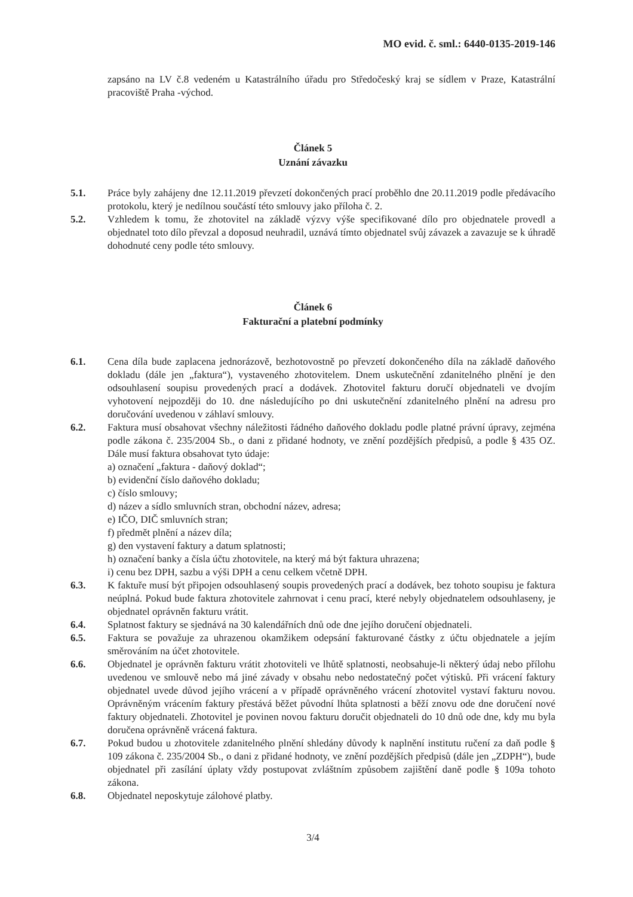MO evid. č. sml.: 6440-0135-2019-146
zapsáno na LV č.8 vedeném u Katastrálního úřadu pro Středočeský kraj se sídlem v Praze, Katastrální pracoviště Praha -východ.
Článek 5
Uznání závazku
5.1. Práce byly zahájeny dne 12.11.2019 převzetí dokončených prací proběhlo dne 20.11.2019 podle předávacího protokolu, který je nedílnou součástí této smlouvy jako příloha č. 2.
5.2. Vzhledem k tomu, že zhotovitel na základě výzvy výše specifikované dílo pro objednatele provedl a objednatel toto dílo převzal a doposud neuhradil, uznává tímto objednatel svůj závazek a zavazuje se k úhradě dohodnuté ceny podle této smlouvy.
Článek 6
Fakturační a platební podmínky
6.1. Cena díla bude zaplacena jednorázově, bezhotovostně po převzetí dokončeného díla na základě daňového dokladu (dále jen „faktura“), vystaveného zhotovitelem. Dnem uskutečnění zdanitelného plnění je den odsouhlasení soupisu provedených prací a dodávek. Zhotovitel fakturu doručí objednateli ve dvojím vyhotovení nejpozději do 10. dne následujícího po dni uskutečnění zdanitelného plnění na adresu pro doručování uvedenou v záhlaví smlouvy.
6.2. Faktura musí obsahovat všechny náležitosti řádného daňového dokladu podle platné právní úpravy, zejména podle zákona č. 235/2004 Sb., o dani z přidané hodnoty, ve znění pozdějších předpisů, a podle § 435 OZ. Dále musí faktura obsahovat tyto údaje:
a) označení „faktura - daňový doklad“;
b) evidenční číslo daňového dokladu;
c) číslo smlouvy;
d) název a sídlo smluvních stran, obchodní název, adresa;
e) IČO, DIČ smluvních stran;
f) předmět plnění a název díla;
g) den vystavení faktury a datum splatnosti;
h) označení banky a čísla účtu zhotovitele, na který má být faktura uhrazena;
i) cenu bez DPH, sazbu a výši DPH a cenu celkem včetně DPH.
6.3. K faktuře musí být připojen odsouhlasený soupis provedených prací a dodávek, bez tohoto soupisu je faktura neúplná. Pokud bude faktura zhotovitele zahrnovat i cenu prací, které nebyly objednatelem odsouhlaseny, je objednatel oprávněn fakturu vrátit.
6.4. Splatnost faktury se sjednává na 30 kalendářních dnů ode dne jejího doručení objednateli.
6.5. Faktura se považuje za uhrazenou okamžikem odepsání fakturované částky z účtu objednatele a jejím směrováním na účet zhotovitele.
6.6. Objednatel je oprávněn fakturu vrátit zhotoviteli ve lhůtě splatnosti, neobsahuje-li některý údaj nebo přílohu uvedenou ve smlouvě nebo má jiné závady v obsahu nebo nedostatečný počet výtisků. Při vrácení faktury objednatel uvede důvod jejího vrácení a v případě oprávněného vrácení zhotovitel vystaví fakturu novou. Oprávněným vrácením faktury přestává běžet původní lhůta splatnosti a běží znovu ode dne doručení nové faktury objednateli. Zhotovitel je povinen novou fakturu doručit objednateli do 10 dnů ode dne, kdy mu byla doručena oprávněně vrácená faktura.
6.7. Pokud budou u zhotovitele zdanitelného plnění shledány důvody k naplnění institutu ručení za daň podle § 109 zákona č. 235/2004 Sb., o dani z přidané hodnoty, ve znění pozdějších předpisů (dále jen „ZDPH“), bude objednatel při zasílání úplaty vždy postupovat zvláštním způsobem zajištění daně podle § 109a tohoto zákona.
6.8. Objednatel neposkytuje zálohové platby.
3/4